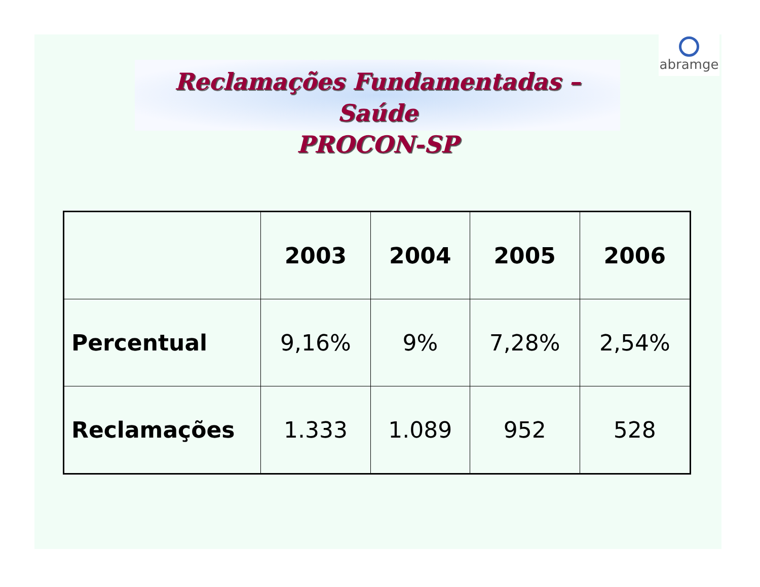Reclamações Fundamentadas – Saúde
PROCON-SP
abramge
| | 2003 | 2004 | 2005 | 2006 |
| --- | --- | --- | --- | --- |
| Percentual | 9,16% | 9% | 7,28% | 2,54% |
| Reclamações | 1.333 | 1.089 | 952 | 528 |